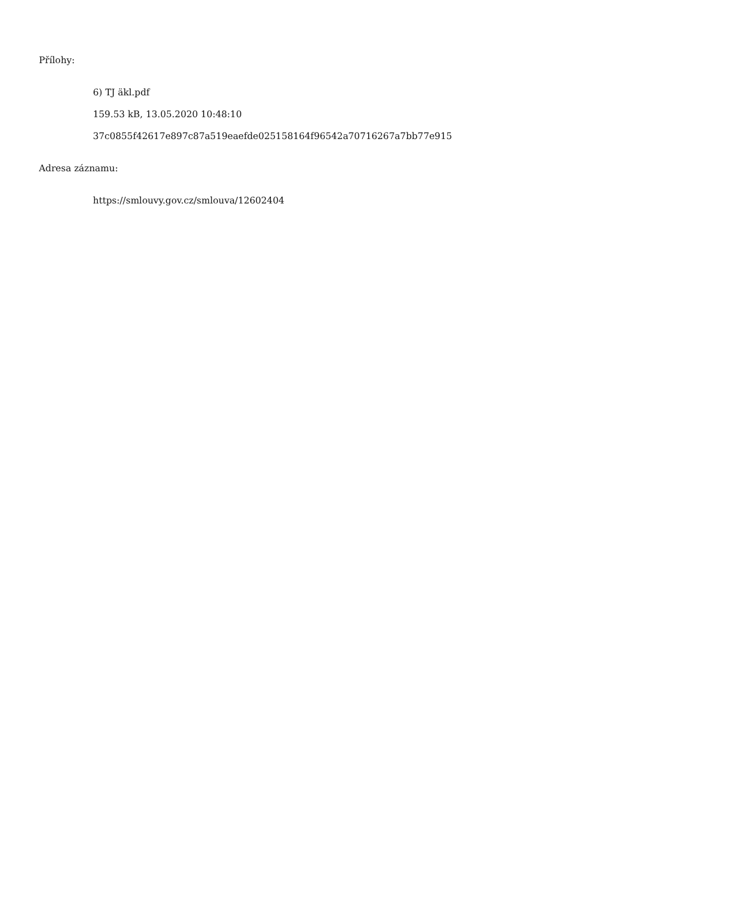Přílohy:
6) TJ äkl.pdf
159.53 kB, 13.05.2020 10:48:10
37c0855f42617e897c87a519eaefde025158164f96542a70716267a7bb77e915
Adresa záznamu:
https://smlouvy.gov.cz/smlouva/12602404